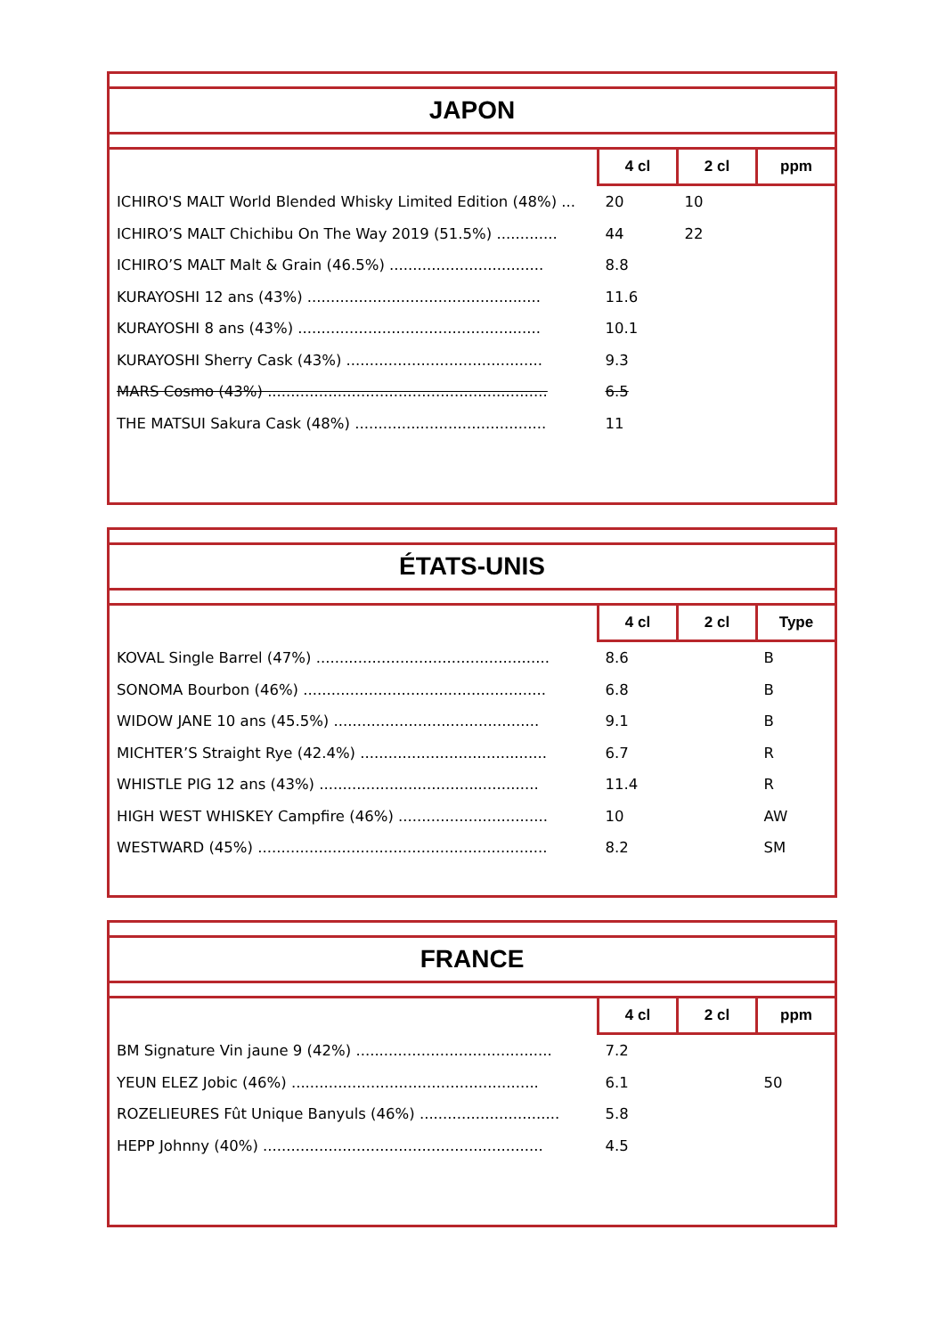JAPON
| | 4 cl | 2 cl | ppm |
| --- | --- | --- | --- |
| ICHIRO'S MALT World Blended Whisky Limited Edition (48%) ... | 20 | 10 | |
| ICHIRO’S MALT Chichibu On The Way 2019 (51.5%) ............. | 44 | 22 | |
| ICHIRO’S MALT Malt & Grain (46.5%) ................................. | 8.8 | | |
| KURAYOSHI 12 ans (43%) .................................................. | 11.6 | | |
| KURAYOSHI 8 ans (43%) .................................................... | 10.1 | | |
| KURAYOSHI Sherry Cask (43%) .......................................... | 9.3 | | |
| MARS Cosmo (43%) ............................................................ | 6.5 | | |
| THE MATSUI Sakura Cask (48%) ......................................... | 11 | | |
ÉTATS-UNIS
| | 4 cl | 2 cl | Type |
| --- | --- | --- | --- |
| KOVAL Single Barrel (47%) .................................................. | 8.6 | | B |
| SONOMA Bourbon (46%) .................................................... | 6.8 | | B |
| WIDOW JANE 10 ans (45.5%) ............................................ | 9.1 | | B |
| MICHTER’S Straight Rye (42.4%) ........................................ | 6.7 | | R |
| WHISTLE PIG 12 ans (43%) ............................................... | 11.4 | | R |
| HIGH WEST WHISKEY Campfire (46%) ................................ | 10 | | AW |
| WESTWARD (45%) .............................................................. | 8.2 | | SM |
FRANCE
| | 4 cl | 2 cl | ppm |
| --- | --- | --- | --- |
| BM Signature Vin jaune 9 (42%) .......................................... | 7.2 | | |
| YEUN ELEZ Jobic (46%) ..................................................... | 6.1 | | 50 |
| ROZELIEURES Fût Unique Banyuls (46%) .............................. | 5.8 | | |
| HEPP Johnny (40%) ............................................................ | 4.5 | | |